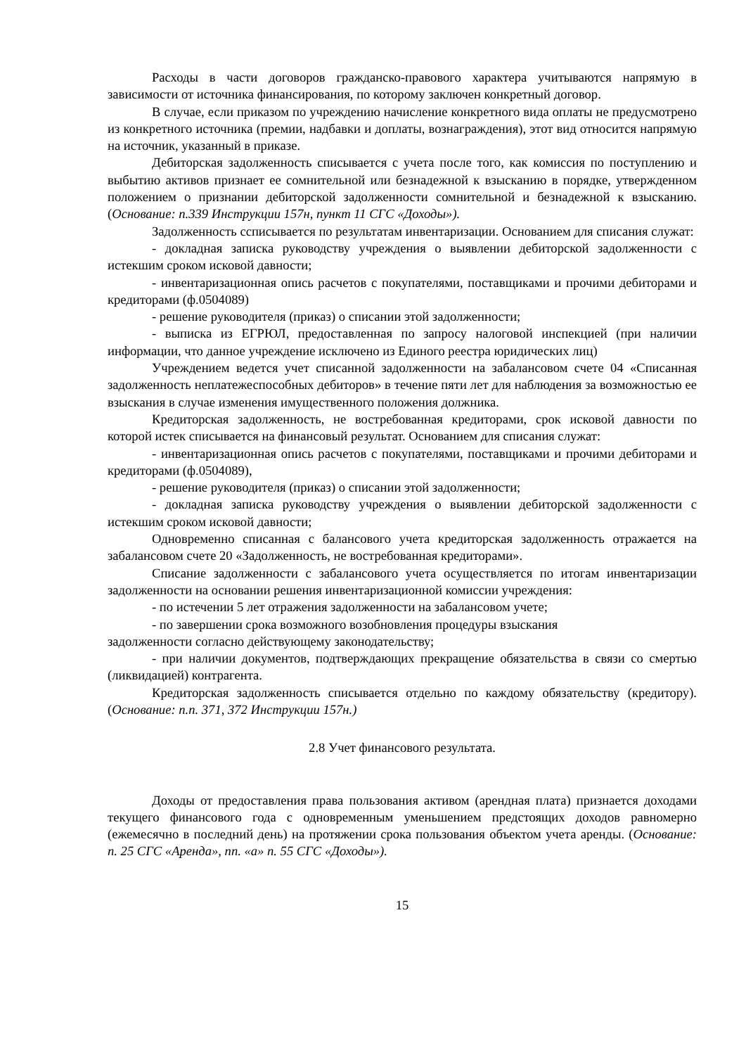Расходы в части договоров гражданско-правового характера учитываются напрямую в зависимости от источника финансирования, по которому заключен конкретный договор.
В случае, если приказом по учреждению начисление конкретного вида оплаты не предусмотрено из конкретного источника (премии, надбавки и доплаты, вознаграждения), этот вид относится напрямую на источник, указанный в приказе.
Дебиторская задолженность списывается с учета после того, как комиссия по поступлению и выбытию активов признает ее сомнительной или безнадежной к взысканию в порядке, утвержденном положением о признании дебиторской задолженности сомнительной и безнадежной к взысканию. (Основание: п.339 Инструкции 157н, пункт 11 СГС «Доходы»).
Задолженность сcписывается по результатам инвентаризации. Основанием для списания служат:
- докладная записка руководству учреждения о выявлении дебиторской задолженности с истекшим сроком исковой давности;
- инвентаризационная опись расчетов с покупателями, поставщиками и прочими дебиторами и кредиторами (ф.0504089)
- решение руководителя (приказ) о списании этой задолженности;
- выписка из ЕГРЮЛ, предоставленная по запросу налоговой инспекцией (при наличии информации, что данное учреждение исключено из Единого реестра юридических лиц)
Учреждением ведется учет списанной задолженности на забалансовом счете 04 «Списанная задолженность неплатежеспособных дебиторов» в течение пяти лет для наблюдения за возможностью ее взыскания в случае изменения имущественного положения должника.
Кредиторская задолженность, не востребованная кредиторами, срок исковой давности по которой истек списывается на финансовый результат. Основанием для списания служат:
- инвентаризационная опись расчетов с покупателями, поставщиками и прочими дебиторами и кредиторами (ф.0504089),
- решение руководителя (приказ) о списании этой задолженности;
- докладная записка руководству учреждения о выявлении дебиторской задолженности с истекшим сроком исковой давности;
Одновременно списанная с балансового учета кредиторская задолженность отражается на забалансовом счете 20 «Задолженность, не востребованная кредиторами».
Списание задолженности с забалансового учета осуществляется по итогам инвентаризации задолженности на основании решения инвентаризационной комиссии учреждения:
- по истечении 5 лет отражения задолженности на забалансовом учете;
- по завершении срока возможного возобновления процедуры взыскания
задолженности согласно действующему законодательству;
- при наличии документов, подтверждающих прекращение обязательства в связи со смертью (ликвидацией) контрагента.
Кредиторская задолженность списывается отдельно по каждому обязательству (кредитору). (Основание: п.п. 371, 372 Инструкции 157н.)
2.8 Учет финансового результата.
Доходы от предоставления права пользования активом (арендная плата) признается доходами текущего финансового года с одновременным уменьшением предстоящих доходов равномерно (ежемесячно в последний день) на протяжении срока пользования объектом учета аренды. (Основание: п. 25 СГС «Аренда», пп. «а» п. 55 СГС «Доходы»).
15